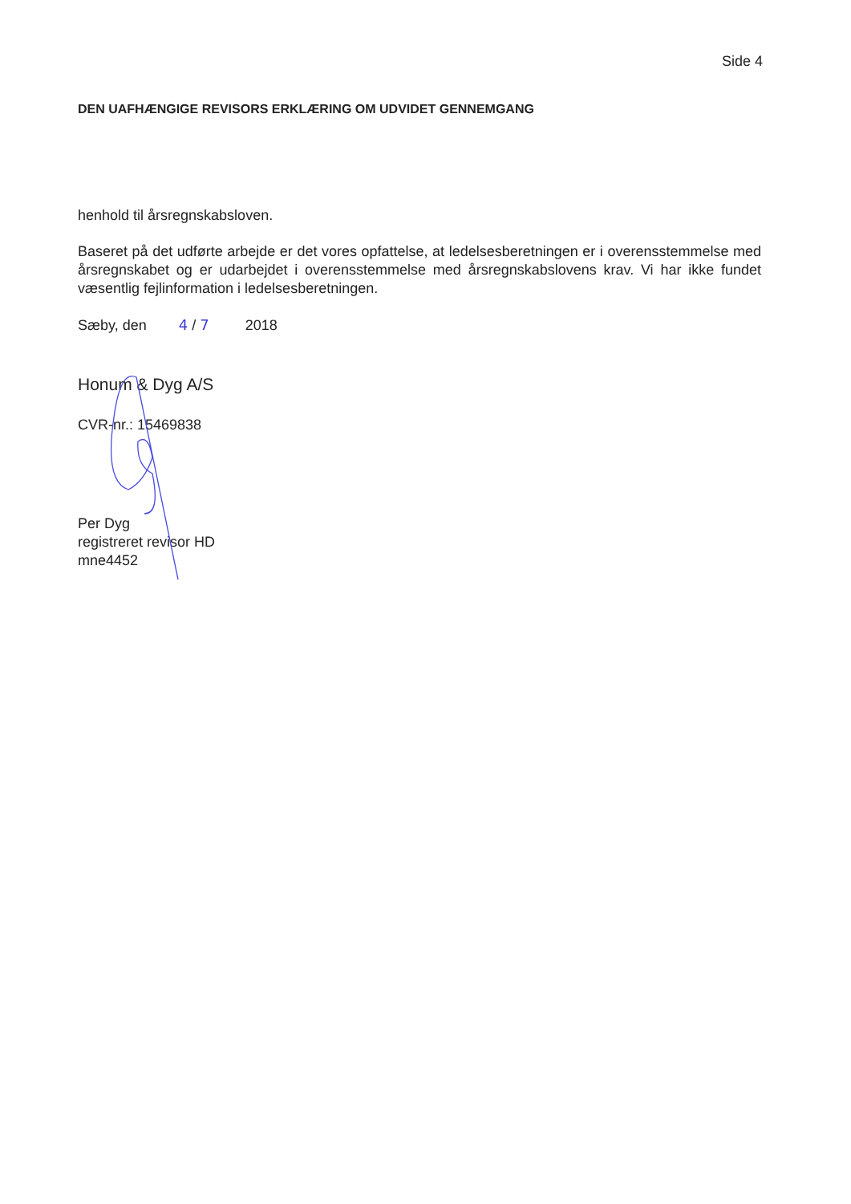Side 4
DEN UAFHÆNGIGE REVISORS ERKLÆRING OM UDVIDET GENNEMGANG
henhold til årsregnskabsloven.
Baseret på det udførte arbejde er det vores opfattelse, at ledelsesberetningen er i overensstemmelse med årsregnskabet og er udarbejdet i overensstemmelse med årsregnskabslovens krav. Vi har ikke fundet væsentlig fejlinformation i ledelsesberetningen.
Sæby, den 4 / 7 2018
Honum & Dyg A/S
CVR-nr.: 15469838
Per Dyg
registreret revisor HD
mne4452